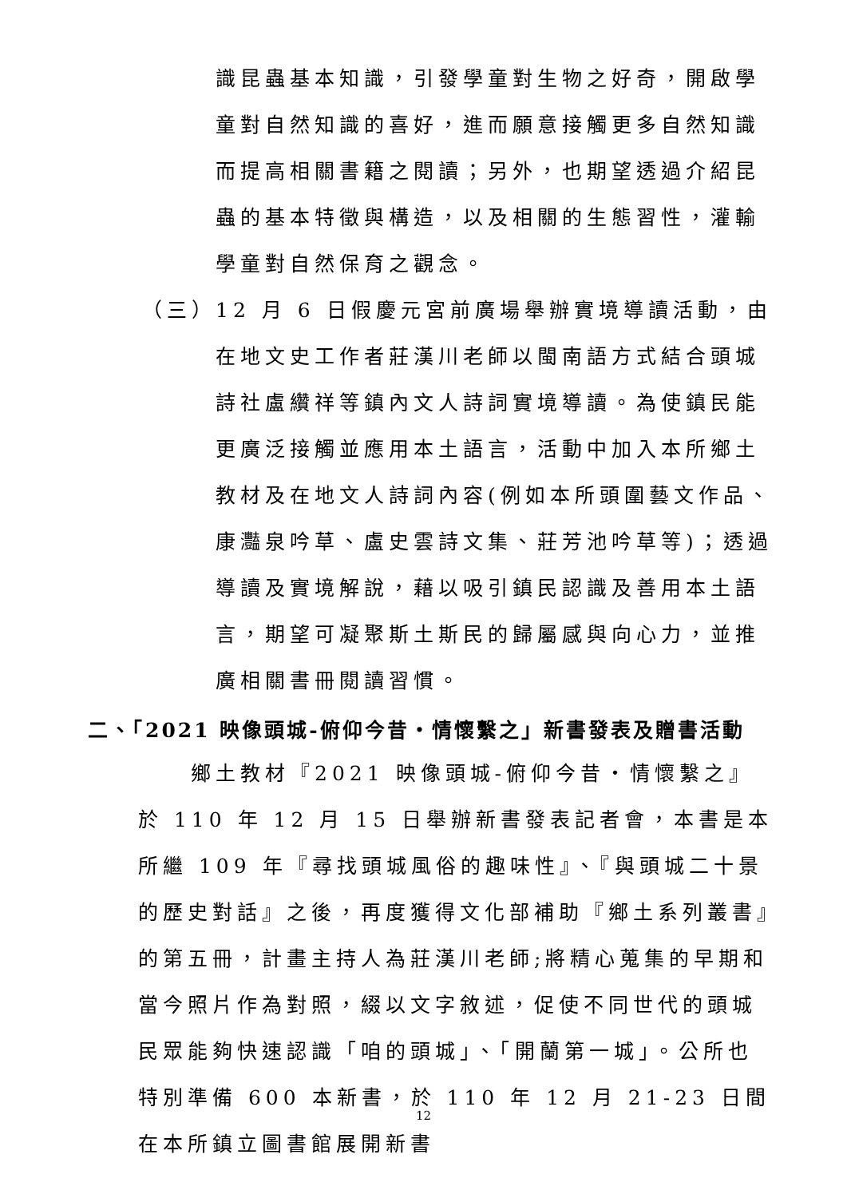識昆蟲基本知識，引發學童對生物之好奇，開啟學童對自然知識的喜好，進而願意接觸更多自然知識而提高相關書籍之閱讀；另外，也期望透過介紹昆蟲的基本特徵與構造，以及相關的生態習性，灌輸學童對自然保育之觀念。
（三） 12 月 6 日假慶元宮前廣場舉辦實境導讀活動，由在地文史工作者莊漢川老師以閩南語方式結合頭城詩社盧纘祥等鎮內文人詩詞實境導讀。為使鎮民能更廣泛接觸並應用本土語言，活動中加入本所鄉土教材及在地文人詩詞內容(例如本所頭圍藝文作品、康灩泉吟草、盧史雲詩文集、莊芳池吟草等)；透過導讀及實境解說，藉以吸引鎮民認識及善用本土語言，期望可凝聚斯土斯民的歸屬感與向心力，並推廣相關書冊閱讀習慣。
二、「2021 映像頭城-俯仰今昔‧情懷繫之」新書發表及贈書活動
鄉土教材『2021 映像頭城-俯仰今昔‧情懷繫之』於 110 年 12 月 15 日舉辦新書發表記者會，本書是本所繼 109 年『尋找頭城風俗的趣味性』、『與頭城二十景的歷史對話』之後，再度獲得文化部補助『鄉土系列叢書』的第五冊，計畫主持人為莊漢川老師;將精心蒐集的早期和當今照片作為對照，綴以文字敘述，促使不同世代的頭城民眾能夠快速認識「咱的頭城」、「開蘭第一城」。公所也特別準備 600 本新書，於 110 年 12 月 21-23 日間在本所鎮立圖書館展開新書
12